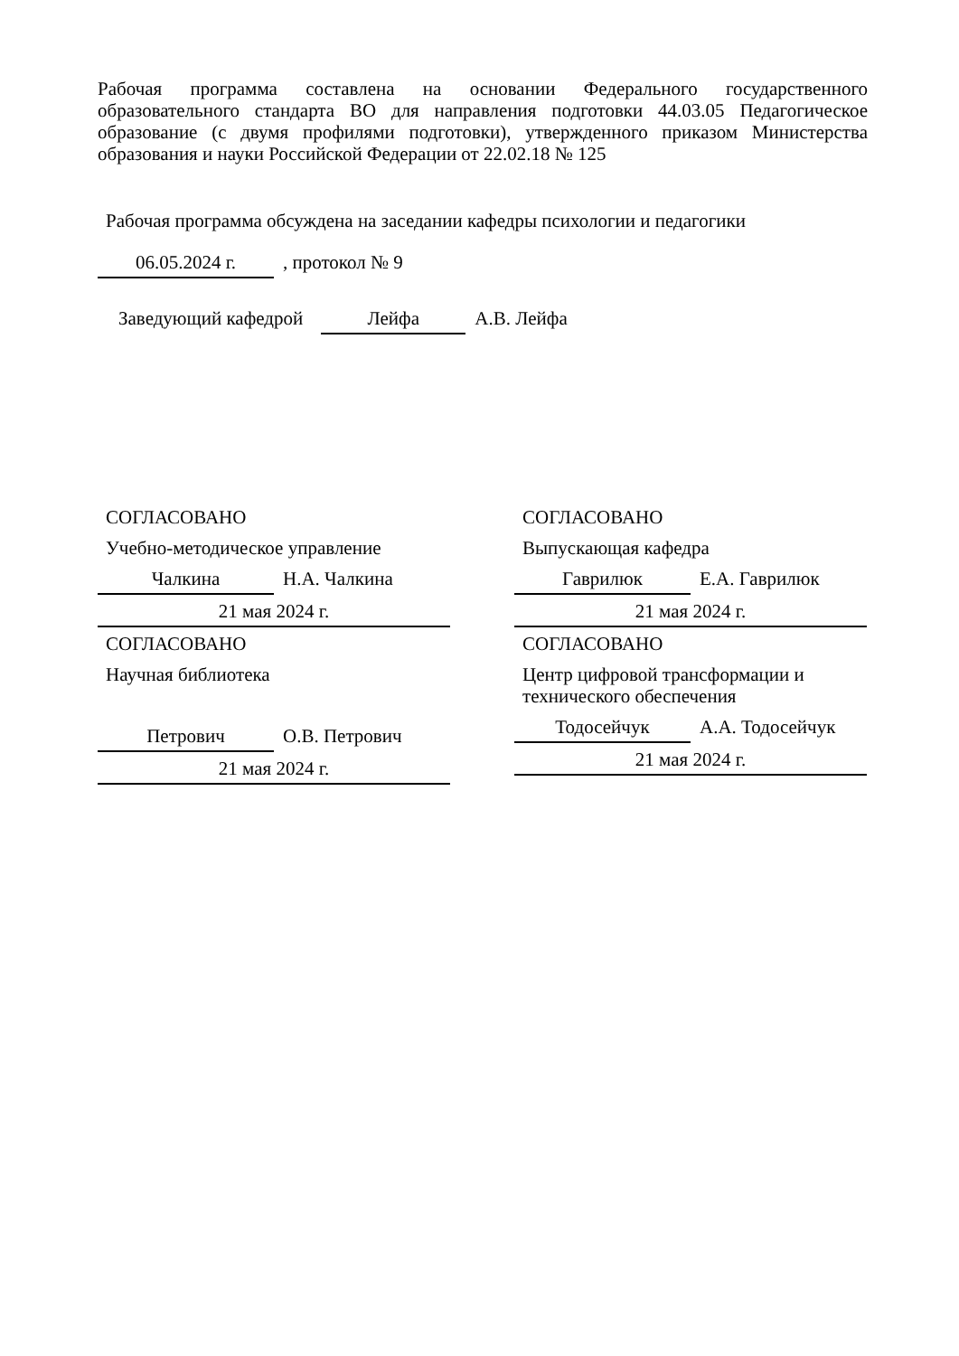Рабочая программа составлена на основании Федерального государственного образовательного стандарта ВО для направления подготовки 44.03.05 Педагогическое образование (с двумя профилями подготовки), утвержденного приказом Министерства образования и науки Российской Федерации от 22.02.18 № 125
Рабочая программа обсуждена на заседании кафедры психологии и педагогики
06.05.2024 г., протокол № 9
Заведующий кафедрой Лейфа А.В. Лейфа
СОГЛАСОВАНО
Учебно-методическое управление
Чалкина Н.А. Чалкина
21 мая 2024 г.
СОГЛАСОВАНО
Выпускающая кафедра
Гаврилюк Е.А. Гаврилюк
21 мая 2024 г.
СОГЛАСОВАНО
Научная библиотека
Петрович О.В. Петрович
21 мая 2024 г.
СОГЛАСОВАНО
Центр цифровой трансформации и технического обеспечения
Тодосейчук А.А. Тодосейчук
21 мая 2024 г.